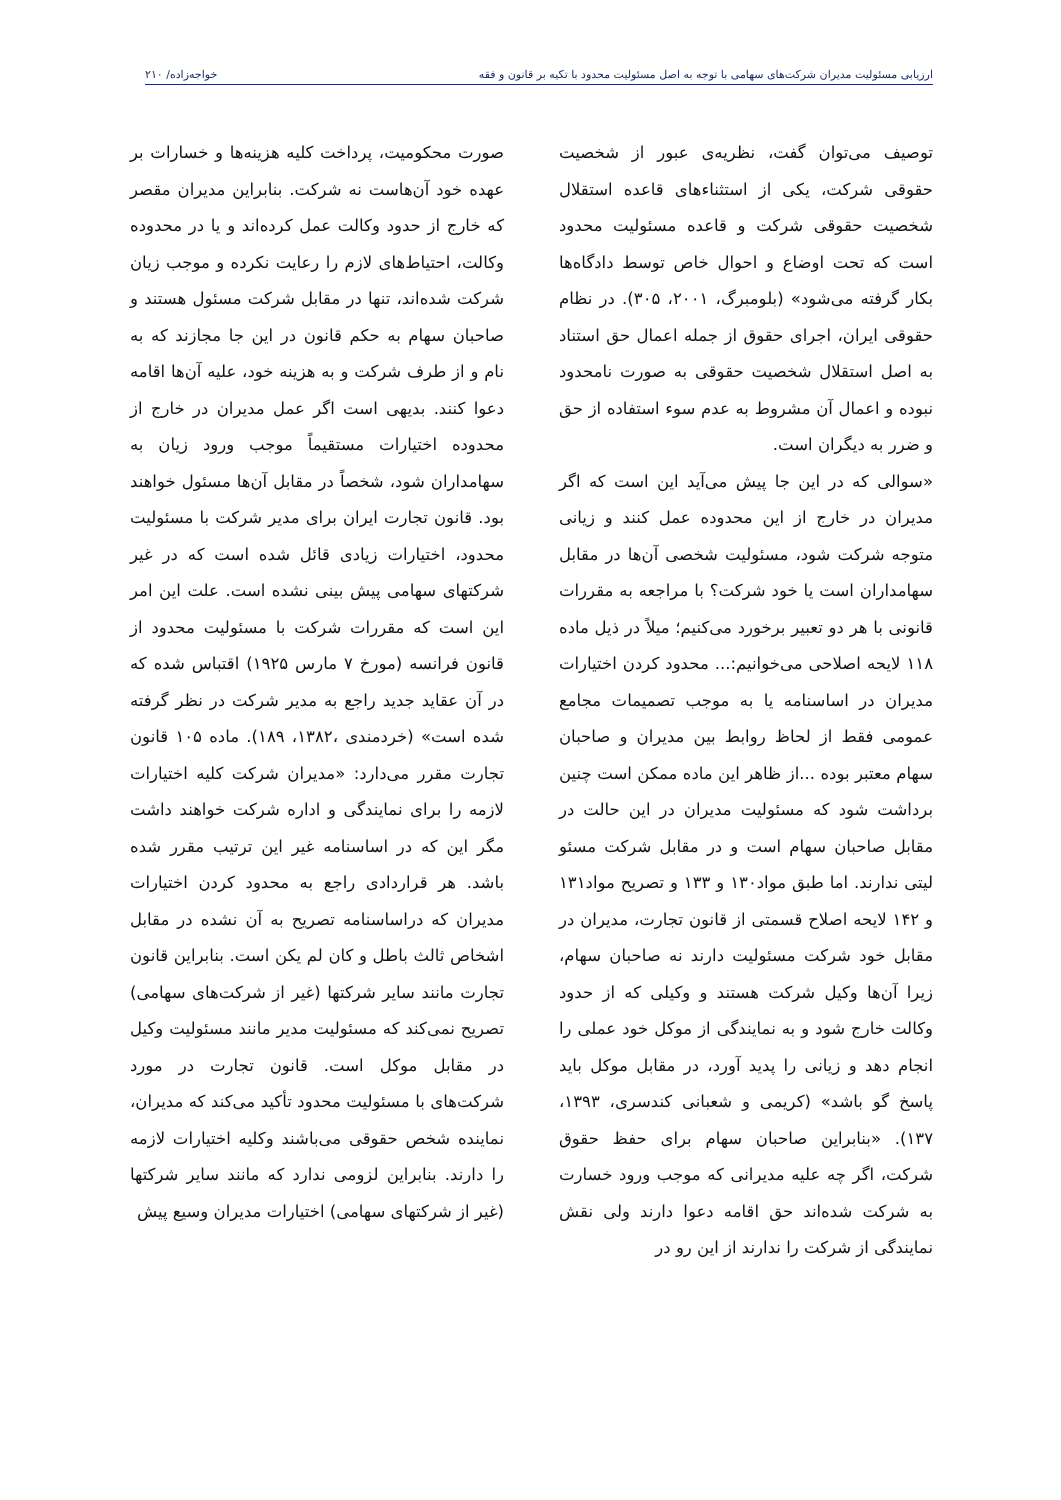ارزیابی مسئولیت مدیران شرکت‌های سهامی با توجه به اصل مسئولیت محدود با تکیه بر قانون و فقه خواجه‌زاده/ ۲۱۰
توصیف می‌توان گفت، نظریه‌ی عبور از شخصیت حقوقی شرکت، یکی از استثناءهای قاعده استقلال شخصیت حقوقی شرکت و قاعده مسئولیت محدود است که تحت اوضاع و احوال خاص توسط دادگاه‌ها بکار گرفته می‌شود» (بلومبرگ، ۲۰۰۱، ۳۰۵). در نظام حقوقی ایران، اجرای حقوق از جمله اعمال حق استناد به اصل استقلال شخصیت حقوقی به صورت نامحدود نبوده و اعمال آن مشروط به عدم سوء استفاده از حق و ضرر به دیگران است.
«سوالی که در این جا پیش می‌آید این است که اگر مدیران در خارج از این محدوده عمل کنند و زیانی متوجه شرکت شود، مسئولیت شخصی آن‌ها در مقابل سهامداران است یا خود شرکت؟ با مراجعه به مقررات قانونی با هر دو تعبیر برخورد می‌کنیم؛ میلاً در ذیل ماده ۱۱۸ لایحه اصلاحی می‌خوانیم:... محدود کردن اختیارات مدیران در اساسنامه یا به موجب تصمیمات مجامع عمومی فقط از لحاظ روابط بین مدیران و صاحبان سهام معتبر بوده ...از ظاهر این ماده ممکن است چنین برداشت شود که مسئولیت مدیران در این حالت در مقابل صاحبان سهام است و در مقابل شرکت مسئو لیتی ندارند. اما طبق مواد۱۳۰ و ۱۳۳ و تصریح مواد۱۳۱ و ۱۴۲ لایحه اصلاح قسمتی از قانون تجارت، مدیران در مقابل خود شرکت مسئولیت دارند نه صاحبان سهام، زیرا آن‌ها وکیل شرکت هستند و وکیلی که از حدود وکالت خارج شود و به نمایندگی از موکل خود عملی را انجام دهد و زیانی را پدید آورد، در مقابل موکل باید پاسخ گو باشد» (کریمی و شعبانی کندسری، ۱۳۹۳، ۱۳۷). «بنابراین صاحبان سهام برای حفظ حقوق شرکت، اگر چه علیه مدیرانی که موجب ورود خسارت به شرکت شده‌اند حق اقامه دعوا دارند ولی نقش نمایندگی از شرکت را ندارند از این رو در
صورت محکومیت، پرداخت کلیه هزینه‌ها و خسارات بر عهده خود آن‌هاست نه شرکت. بنابراین مدیران مقصر که خارج از حدود وکالت عمل کرده‌اند و یا در محدوده وکالت، احتیاط‌های لازم را رعایت نکرده و موجب زیان شرکت شده‌اند، تنها در مقابل شرکت مسئول هستند و صاحبان سهام به حکم قانون در این جا مجازند که به نام و از طرف شرکت و به هزینه خود، علیه آن‌ها اقامه دعوا کنند. بدیهی است اگر عمل مدیران در خارج از محدوده اختیارات مستقیماً موجب ورود زیان به سهامداران شود، شخصاً در مقابل آن‌ها مسئول خواهند بود. قانون تجارت ایران برای مدیر شرکت با مسئولیت محدود، اختیارات زیادی قائل شده است که در غیر شرکتهای سهامی پیش بینی نشده است. علت این امر این است که مقررات شرکت با مسئولیت محدود از قانون فرانسه (مورخ ۷ مارس ۱۹۲۵) اقتباس شده که در آن عقاید جدید راجع به مدیر شرکت در نظر گرفته شده است» (خردمندی ،۱۳۸۲، ۱۸۹). ماده ۱۰۵ قانون تجارت مقرر می‌دارد: «مدیران شرکت کلیه اختیارات لازمه را برای نمایندگی و اداره شرکت خواهند داشت مگر این که در اساسنامه غیر این ترتیب مقرر شده باشد. هر قراردادی راجع به محدود کردن اختیارات مدیران که دراساسنامه تصریح به آن نشده در مقابل اشخاص ثالث باطل و کان لم یکن است. بنابراین قانون تجارت مانند سایر شرکتها (غیر از شرکت‌های سهامی) تصریح نمی‌کند که مسئولیت مدیر مانند مسئولیت وکیل در مقابل موکل است. قانون تجارت در مورد شرکت‌های با مسئولیت محدود تأکید می‌کند که مدیران، نماینده شخص حقوقی می‌باشند وکلیه اختیارات لازمه را دارند. بنابراین لزومی ندارد که مانند سایر شرکتها (غیر از شرکتهای سهامی) اختیارات مدیران وسیع پیش